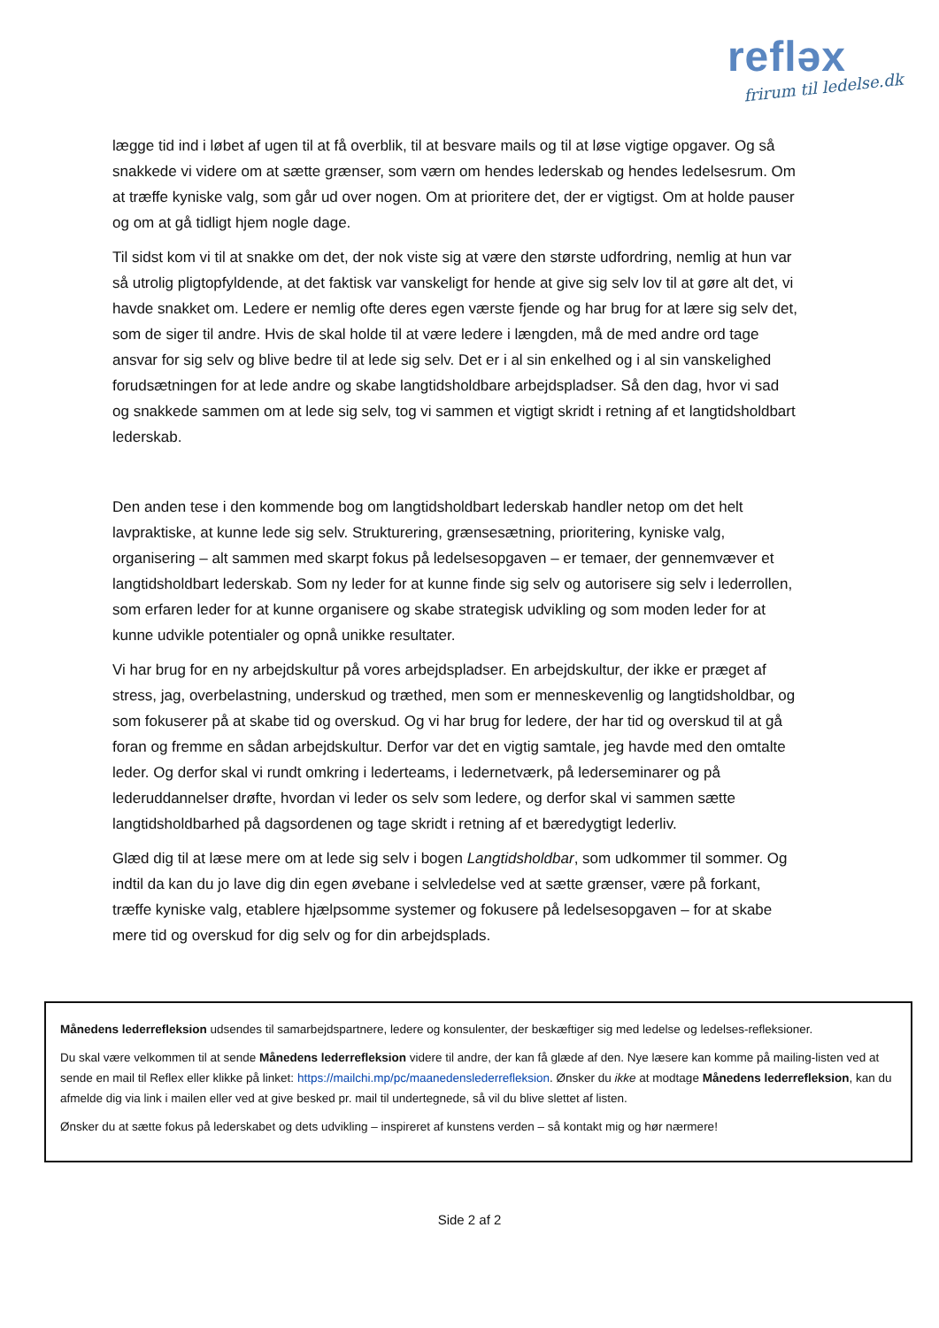refləx
frirum til ledelse.dk
lægge tid ind i løbet af ugen til at få overblik, til at besvare mails og til at løse vigtige opgaver. Og så snakkede vi videre om at sætte grænser, som værn om hendes lederskab og hendes ledelsesrum. Om at træffe kyniske valg, som går ud over nogen. Om at prioritere det, der er vigtigst. Om at holde pauser og om at gå tidligt hjem nogle dage.
Til sidst kom vi til at snakke om det, der nok viste sig at være den største udfordring, nemlig at hun var så utrolig pligtopfyldende, at det faktisk var vanskeligt for hende at give sig selv lov til at gøre alt det, vi havde snakket om. Ledere er nemlig ofte deres egen værste fjende og har brug for at lære sig selv det, som de siger til andre. Hvis de skal holde til at være ledere i længden, må de med andre ord tage ansvar for sig selv og blive bedre til at lede sig selv. Det er i al sin enkelhed og i al sin vanskelighed forudsætningen for at lede andre og skabe langtidsholdbare arbejdspladser. Så den dag, hvor vi sad og snakkede sammen om at lede sig selv, tog vi sammen et vigtigt skridt i retning af et langtidsholdbart lederskab.
Den anden tese i den kommende bog om langtidsholdbart lederskab handler netop om det helt lavpraktiske, at kunne lede sig selv. Strukturering, grænsesætning, prioritering, kyniske valg, organisering – alt sammen med skarpt fokus på ledelsesopgaven – er temaer, der gennemvæver et langtidsholdbart lederskab. Som ny leder for at kunne finde sig selv og autorisere sig selv i lederrollen, som erfaren leder for at kunne organisere og skabe strategisk udvikling og som moden leder for at kunne udvikle potentialer og opnå unikke resultater.
Vi har brug for en ny arbejdskultur på vores arbejdspladser. En arbejdskultur, der ikke er præget af stress, jag, overbelastning, underskud og træthed, men som er menneskevenlig og langtidsholdbar, og som fokuserer på at skabe tid og overskud. Og vi har brug for ledere, der har tid og overskud til at gå foran og fremme en sådan arbejdskultur. Derfor var det en vigtig samtale, jeg havde med den omtalte leder. Og derfor skal vi rundt omkring i lederteams, i ledernetværk, på lederseminarer og på lederuddannelser drøfte, hvordan vi leder os selv som ledere, og derfor skal vi sammen sætte langtidsholdbarhed på dagsordenen og tage skridt i retning af et bæredygtigt lederliv.
Glæd dig til at læse mere om at lede sig selv i bogen Langtidsholdbar, som udkommer til sommer. Og indtil da kan du jo lave dig din egen øvebane i selvledelse ved at sætte grænser, være på forkant, træffe kyniske valg, etablere hjælpsomme systemer og fokusere på ledelsesopgaven – for at skabe mere tid og overskud for dig selv og for din arbejdsplads.
Månedens lederrefleksion udsendes til samarbejdspartnere, ledere og konsulenter, der beskæftiger sig med ledelse og ledelses-refleksioner.
Du skal være velkommen til at sende Månedens lederrefleksion videre til andre, der kan få glæde af den. Nye læsere kan komme på mailing-listen ved at sende en mail til Reflex eller klikke på linket: https://mailchi.mp/pc/maanedenslederrefleksion. Ønsker du ikke at modtage Månedens lederrefleksion, kan du afmelde dig via link i mailen eller ved at give besked pr. mail til undertegnede, så vil du blive slettet af listen.
Ønsker du at sætte fokus på lederskabet og dets udvikling – inspireret af kunstens verden – så kontakt mig og hør nærmere!
Side 2 af 2